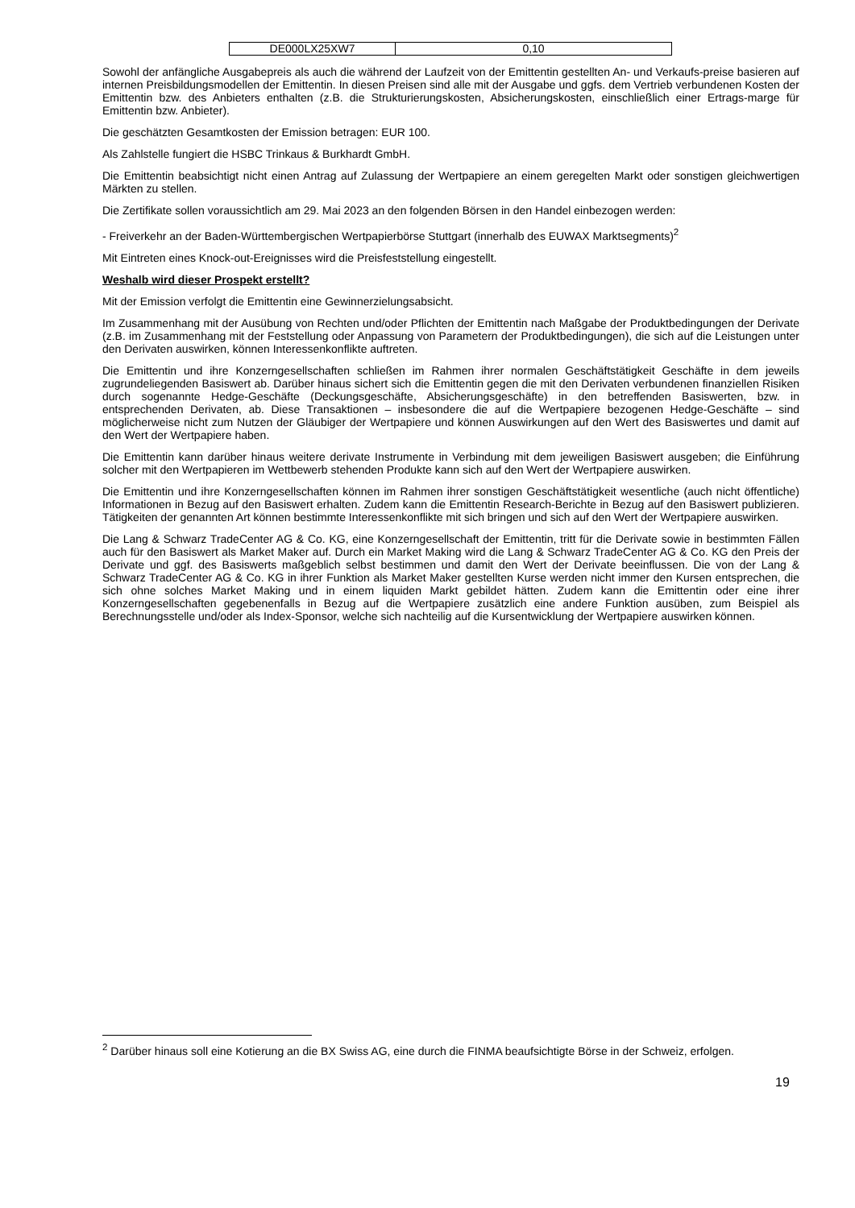| DE000LX25XW7 | 0,10 |
Sowohl der anfängliche Ausgabepreis als auch die während der Laufzeit von der Emittentin gestellten An- und Verkaufs-preise basieren auf internen Preisbildungsmodellen der Emittentin. In diesen Preisen sind alle mit der Ausgabe und ggfs. dem Vertrieb verbundenen Kosten der Emittentin bzw. des Anbieters enthalten (z.B. die Strukturierungskosten, Absicherungskosten, einschließlich einer Ertrags-marge für Emittentin bzw. Anbieter).
Die geschätzten Gesamtkosten der Emission betragen: EUR 100.
Als Zahlstelle fungiert die HSBC Trinkaus & Burkhardt GmbH.
Die Emittentin beabsichtigt nicht einen Antrag auf Zulassung der Wertpapiere an einem geregelten Markt oder sonstigen gleichwertigen Märkten zu stellen.
Die Zertifikate sollen voraussichtlich am 29. Mai 2023 an den folgenden Börsen in den Handel einbezogen werden:
- Freiverkehr an der Baden-Württembergischen Wertpapierbörse Stuttgart (innerhalb des EUWAX Marktsegments)<sup>2</sup>
Mit Eintreten eines Knock-out-Ereignisses wird die Preisfeststellung eingestellt.
Weshalb wird dieser Prospekt erstellt?
Mit der Emission verfolgt die Emittentin eine Gewinnerzielungsabsicht.
Im Zusammenhang mit der Ausübung von Rechten und/oder Pflichten der Emittentin nach Maßgabe der Produktbedingungen der Derivate (z.B. im Zusammenhang mit der Feststellung oder Anpassung von Parametern der Produktbedingungen), die sich auf die Leistungen unter den Derivaten auswirken, können Interessenkonflikte auftreten.
Die Emittentin und ihre Konzerngesellschaften schließen im Rahmen ihrer normalen Geschäftstätigkeit Geschäfte in dem jeweils zugrundeliegenden Basiswert ab. Darüber hinaus sichert sich die Emittentin gegen die mit den Derivaten verbundenen finanziellen Risiken durch sogenannte Hedge-Geschäfte (Deckungsgeschäfte, Absicherungsgeschäfte) in den betreffenden Basiswerten, bzw. in entsprechenden Derivaten, ab. Diese Transaktionen – insbesondere die auf die Wertpapiere bezogenen Hedge-Geschäfte – sind möglicherweise nicht zum Nutzen der Gläubiger der Wertpapiere und können Auswirkungen auf den Wert des Basiswertes und damit auf den Wert der Wertpapiere haben.
Die Emittentin kann darüber hinaus weitere derivate Instrumente in Verbindung mit dem jeweiligen Basiswert ausgeben; die Einführung solcher mit den Wertpapieren im Wettbewerb stehenden Produkte kann sich auf den Wert der Wertpapiere auswirken.
Die Emittentin und ihre Konzerngesellschaften können im Rahmen ihrer sonstigen Geschäftstätigkeit wesentliche (auch nicht öffentliche) Informationen in Bezug auf den Basiswert erhalten. Zudem kann die Emittentin Research-Berichte in Bezug auf den Basiswert publizieren. Tätigkeiten der genannten Art können bestimmte Interessenkonflikte mit sich bringen und sich auf den Wert der Wertpapiere auswirken.
Die Lang & Schwarz TradeCenter AG & Co. KG, eine Konzerngesellschaft der Emittentin, tritt für die Derivate sowie in bestimmten Fällen auch für den Basiswert als Market Maker auf. Durch ein Market Making wird die Lang & Schwarz TradeCenter AG & Co. KG den Preis der Derivate und ggf. des Basiswerts maßgeblich selbst bestimmen und damit den Wert der Derivate beeinflussen. Die von der Lang & Schwarz TradeCenter AG & Co. KG in ihrer Funktion als Market Maker gestellten Kurse werden nicht immer den Kursen entsprechen, die sich ohne solches Market Making und in einem liquiden Markt gebildet hätten. Zudem kann die Emittentin oder eine ihrer Konzerngesellschaften gegebenenfalls in Bezug auf die Wertpapiere zusätzlich eine andere Funktion ausüben, zum Beispiel als Berechnungsstelle und/oder als Index-Sponsor, welche sich nachteilig auf die Kursentwicklung der Wertpapiere auswirken können.
<sup>2</sup> Darüber hinaus soll eine Kotierung an die BX Swiss AG, eine durch die FINMA beaufsichtigte Börse in der Schweiz, erfolgen.
19